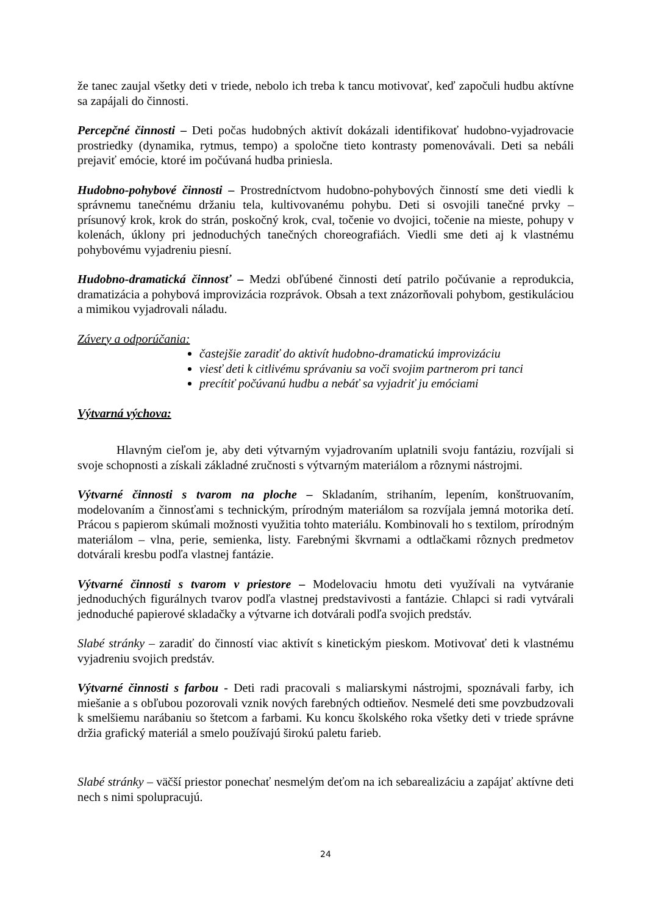že tanec zaujal všetky deti v triede, nebolo ich treba k tancu motivovať, keď započuli hudbu aktívne sa zapájali do činnosti.
Percepčné činnosti – Deti počas hudobných aktivít dokázali identifikovať hudobno-vyjadrovacie prostriedky (dynamika, rytmus, tempo) a spoločne tieto kontrasty pomenovávali. Deti sa nebáli prejaviť emócie, ktoré im počúvaná hudba priniesla.
Hudobno-pohybové činnosti – Prostredníctvom hudobno-pohybových činností sme deti viedli k správnemu tanečnému držaniu tela, kultivovanému pohybu. Deti si osvojili tanečné prvky – prísunový krok, krok do strán, poskočný krok, cval, točenie vo dvojici, točenie na mieste, pohupy v kolenách, úklony pri jednoduchých tanečných choreografiách. Viedli sme deti aj k vlastnému pohybovému vyjadreniu piesní.
Hudobno-dramatická činnosť – Medzi obľúbené činnosti detí patrilo počúvanie a reprodukcia, dramatizácia a pohybová improvizácia rozprávok. Obsah a text znázorňovali pohybom, gestikuláciou a mimikou vyjadrovali náladu.
Závery a odporúčania:
častejšie zaradiť do aktivít hudobno-dramatickú improvizáciu
viesť deti k citlivému správaniu sa voči svojim partnerom pri tanci
precítiť počúvanú hudbu a nebáť sa vyjadriť ju emóciami
Výtvarná výchova:
Hlavným cieľom je, aby deti výtvarným vyjadrovaním uplatnili svoju fantáziu, rozvíjali si svoje schopnosti a získali základné zručnosti s výtvarným materiálom a rôznymi nástrojmi.
Výtvarné činnosti s tvarom na ploche – Skladaním, strihaním, lepením, konštruovaním, modelovaním a činnosťami s technickým, prírodným materiálom sa rozvíjala jemná motorika detí. Prácou s papierom skúmali možnosti využitia tohto materiálu. Kombinovali ho s textilom, prírodným materiálom – vlna, perie, semienka, listy. Farebnými škvrnami a odtlačkami rôznych predmetov dotvárali kresbu podľa vlastnej fantázie.
Výtvarné činnosti s tvarom v priestore – Modelovaciu hmotu deti využívali na vytváranie jednoduchých figurálnych tvarov podľa vlastnej predstavivosti a fantázie. Chlapci si radi vytvárali jednoduché papierové skladačky a výtvarne ich dotvárali podľa svojich predstáv.
Slabé stránky – zaradiť do činností viac aktivít s kinetickým pieskom. Motivovať deti k vlastnému vyjadreniu svojich predstáv.
Výtvarné činnosti s farbou - Deti radi pracovali s maliarskymi nástrojmi, spoznávali farby, ich miešanie a s obľubou pozorovali vznik nových farebných odtieňov. Nesmelé deti sme povzbudzovali k smelšiemu narábaniu so štetcom a farbami. Ku koncu školského roka všetky deti v triede správne držia grafický materiál a smelo používajú širokú paletu farieb.
Slabé stránky – väčší priestor ponechať nesmelým deťom na ich sebarealizáciu a zapájať aktívne deti nech s nimi spolupracujú.
24